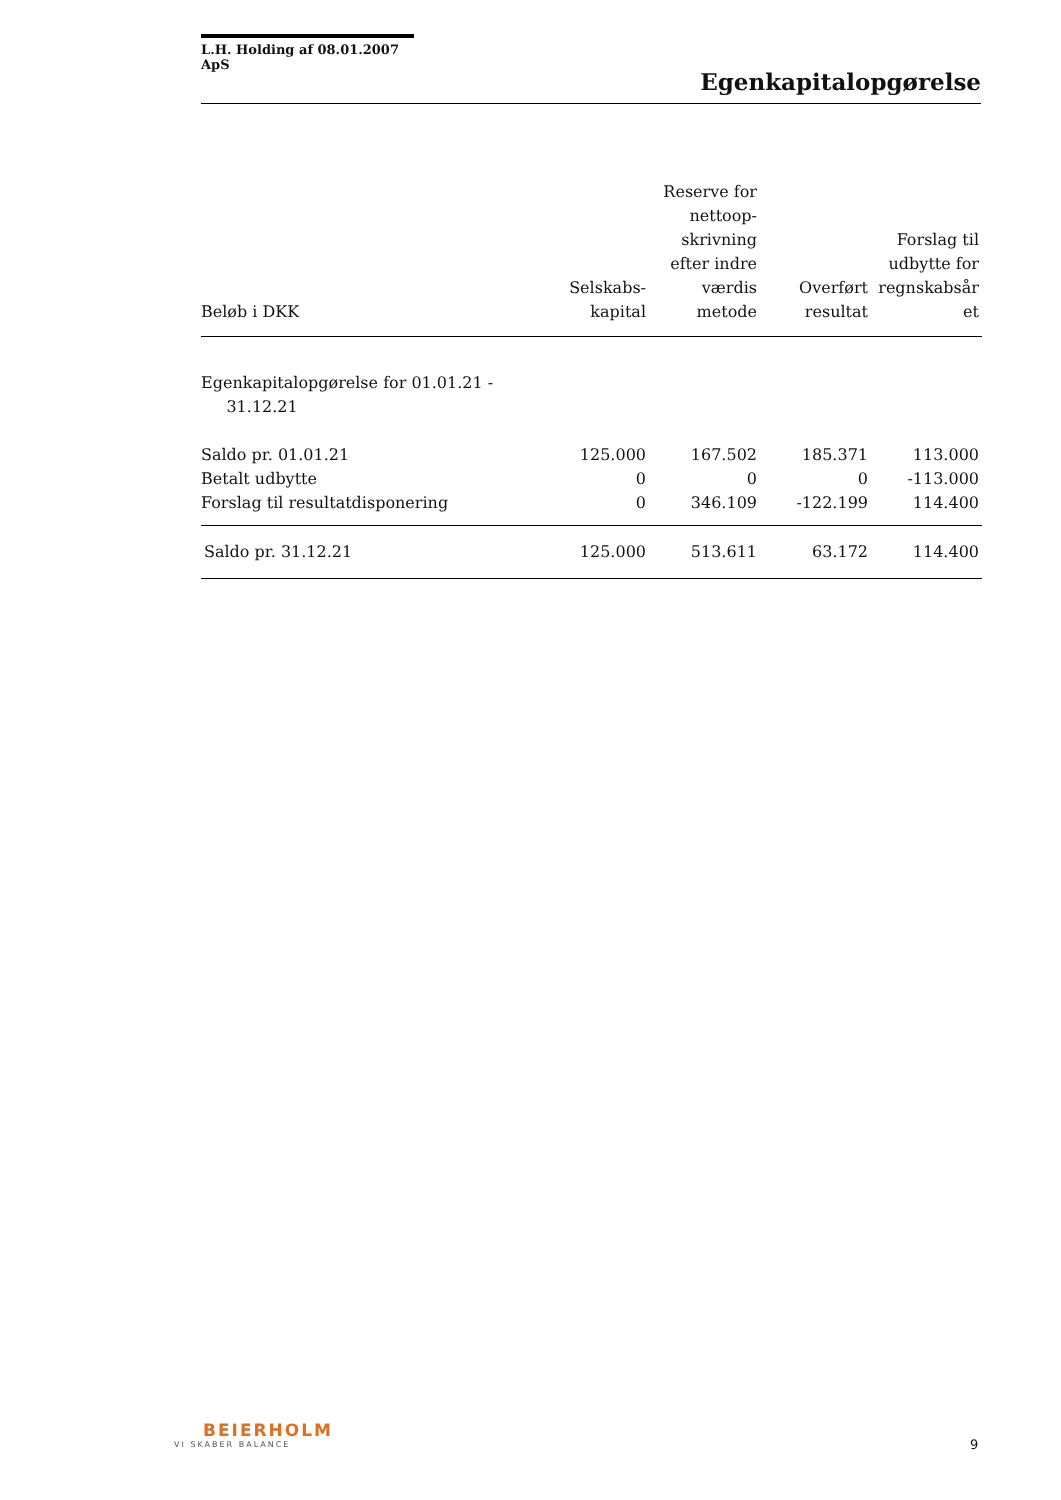L.H. Holding af 08.01.2007 ApS
Egenkapitalopgørelse
| Beløb i DKK | Selskabs- kapital | Reserve for nettoop- skrivning efter indre værdis metode | Overført resultat | Forslag til udbytte for regnskabsår et |
| --- | --- | --- | --- | --- |
| Egenkapitalopgørelse for 01.01.21 - 31.12.21 | | | | |
| Saldo pr. 01.01.21 | 125.000 | 167.502 | 185.371 | 113.000 |
| Betalt udbytte | 0 | 0 | 0 | -113.000 |
| Forslag til resultatdisponering | 0 | 346.109 | -122.199 | 114.400 |
| Saldo pr. 31.12.21 | 125.000 | 513.611 | 63.172 | 114.400 |
BEIERHOLM
VI SKABER BALANCE
9